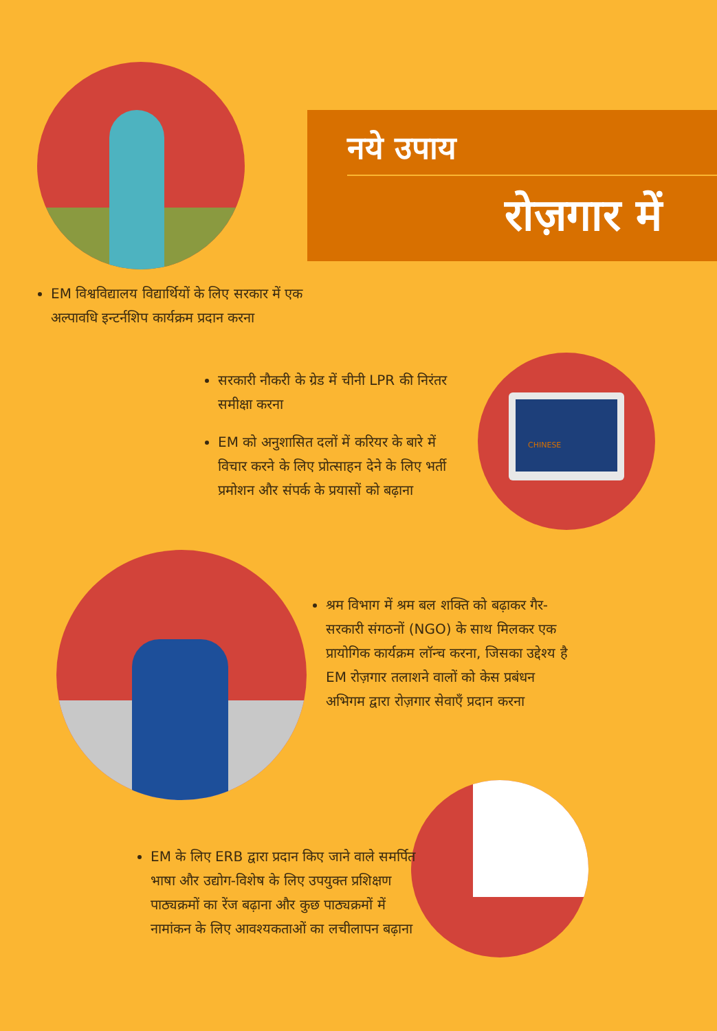नये उपाय
रोज़गार में
EM विश्वविद्यालय विद्यार्थियों के लिए सरकार में एक अल्पावधि इन्टर्नशिप कार्यक्रम प्रदान करना
सरकारी नौकरी के ग्रेड में चीनी LPR की निरंतर समीक्षा करना
EM को अनुशासित दलों में करियर के बारे में विचार करने के लिए प्रोत्साहन देने के लिए भर्ती प्रमोशन और संपर्क के प्रयासों को बढ़ाना
CHINESE
श्रम विभाग में श्रम बल शक्ति को बढ़ाकर गैर-सरकारी संगठनों (NGO) के साथ मिलकर एक प्रायोगिक कार्यक्रम लॉन्च करना, जिसका उद्देश्य है EM रोज़गार तलाशने वालों को केस प्रबंधन अभिगम द्वारा रोज़गार सेवाएँ प्रदान करना
EM के लिए ERB द्वारा प्रदान किए जाने वाले समर्पित भाषा और उद्योग-विशेष के लिए उपयुक्त प्रशिक्षण पाठ्यक्रमों का रेंज बढ़ाना और कुछ पाठ्यक्रमों में नामांकन के लिए आवश्यकताओं का लचीलापन बढ़ाना